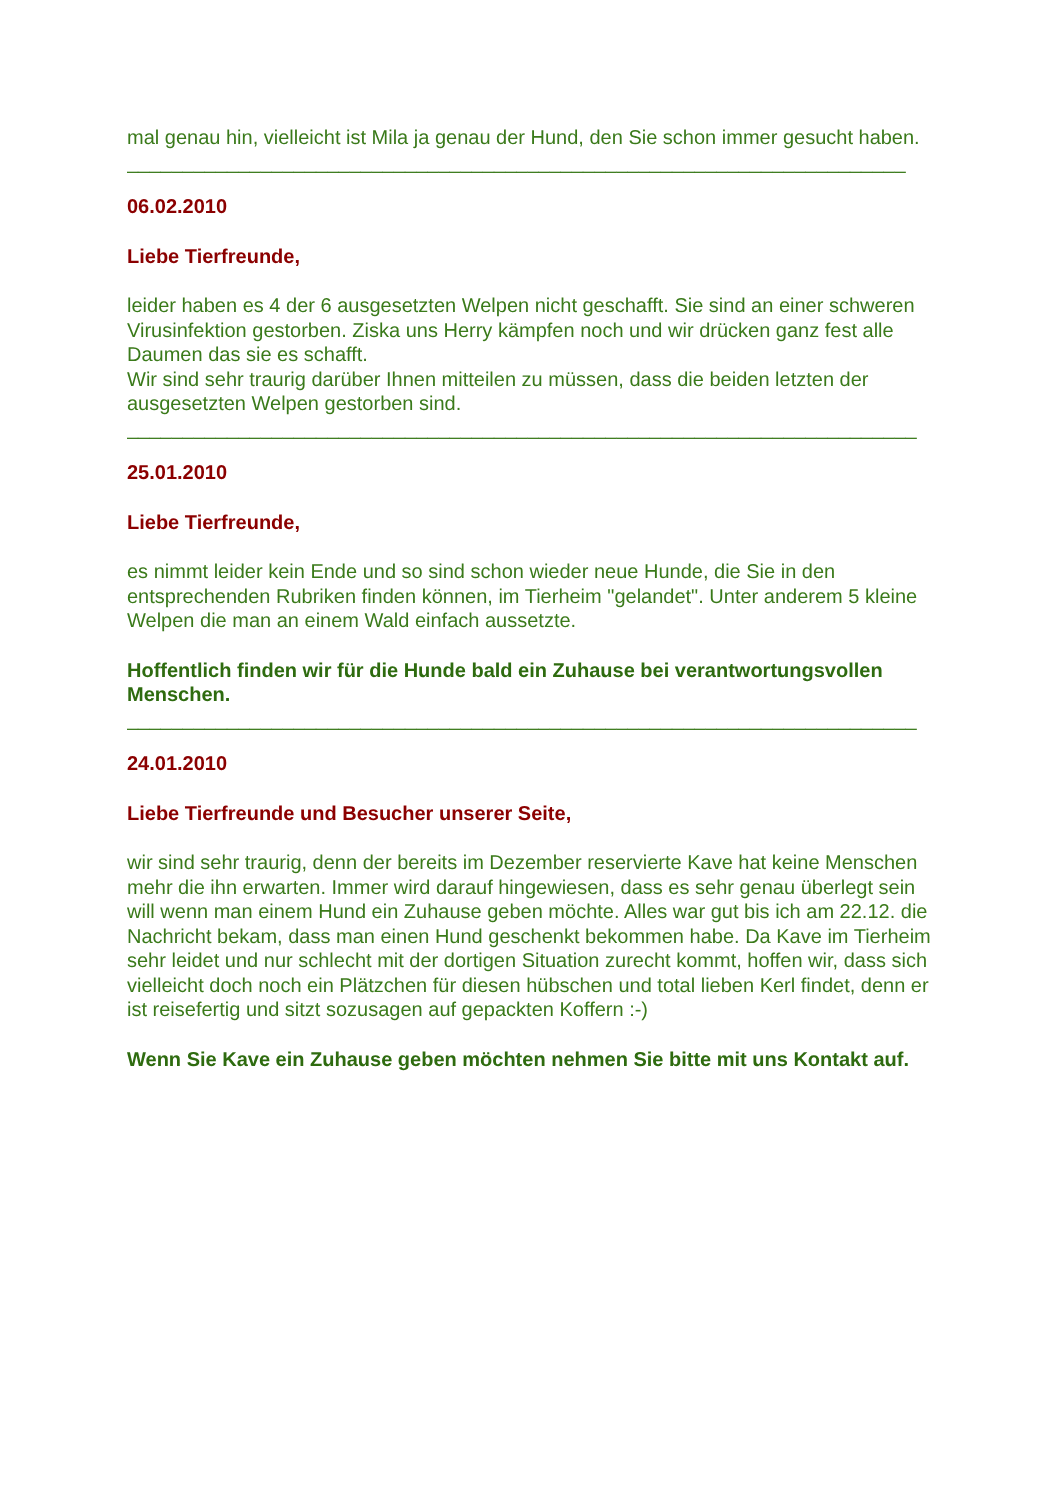mal genau hin, vielleicht ist Mila ja genau der Hund, den Sie schon immer gesucht haben.
______________________________________________________________________
06.02.2010
Liebe Tierfreunde,
leider haben es 4 der 6 ausgesetzten Welpen nicht geschafft. Sie sind an einer schweren Virusinfektion gestorben. Ziska uns Herry kämpfen noch und wir drücken ganz fest alle Daumen das sie es schafft.
Wir sind sehr traurig darüber Ihnen mitteilen zu müssen, dass die beiden letzten der ausgesetzten Welpen gestorben sind.
_______________________________________________________________________
25.01.2010
Liebe Tierfreunde,
es nimmt leider kein Ende und so sind schon wieder neue Hunde, die Sie in den entsprechenden Rubriken finden können, im Tierheim "gelandet". Unter anderem 5 kleine Welpen die man an einem Wald einfach aussetzte.
Hoffentlich finden wir für die Hunde bald ein Zuhause bei verantwortungsvollen Menschen.
_______________________________________________________________________
24.01.2010
Liebe Tierfreunde und Besucher unserer Seite,
wir sind sehr traurig, denn der bereits im Dezember reservierte Kave hat keine Menschen mehr die ihn erwarten. Immer wird darauf hingewiesen, dass es sehr genau überlegt sein will wenn man einem Hund ein Zuhause geben möchte. Alles war gut bis ich am 22.12. die Nachricht bekam, dass man einen Hund geschenkt bekommen habe. Da Kave im Tierheim sehr leidet und nur schlecht mit der dortigen Situation zurecht kommt, hoffen wir, dass sich vielleicht doch noch ein Plätzchen für diesen hübschen und total lieben Kerl findet, denn er ist reisefertig und sitzt sozusagen auf gepackten Koffern :-)
Wenn Sie Kave ein Zuhause geben möchten nehmen Sie bitte mit uns Kontakt auf.